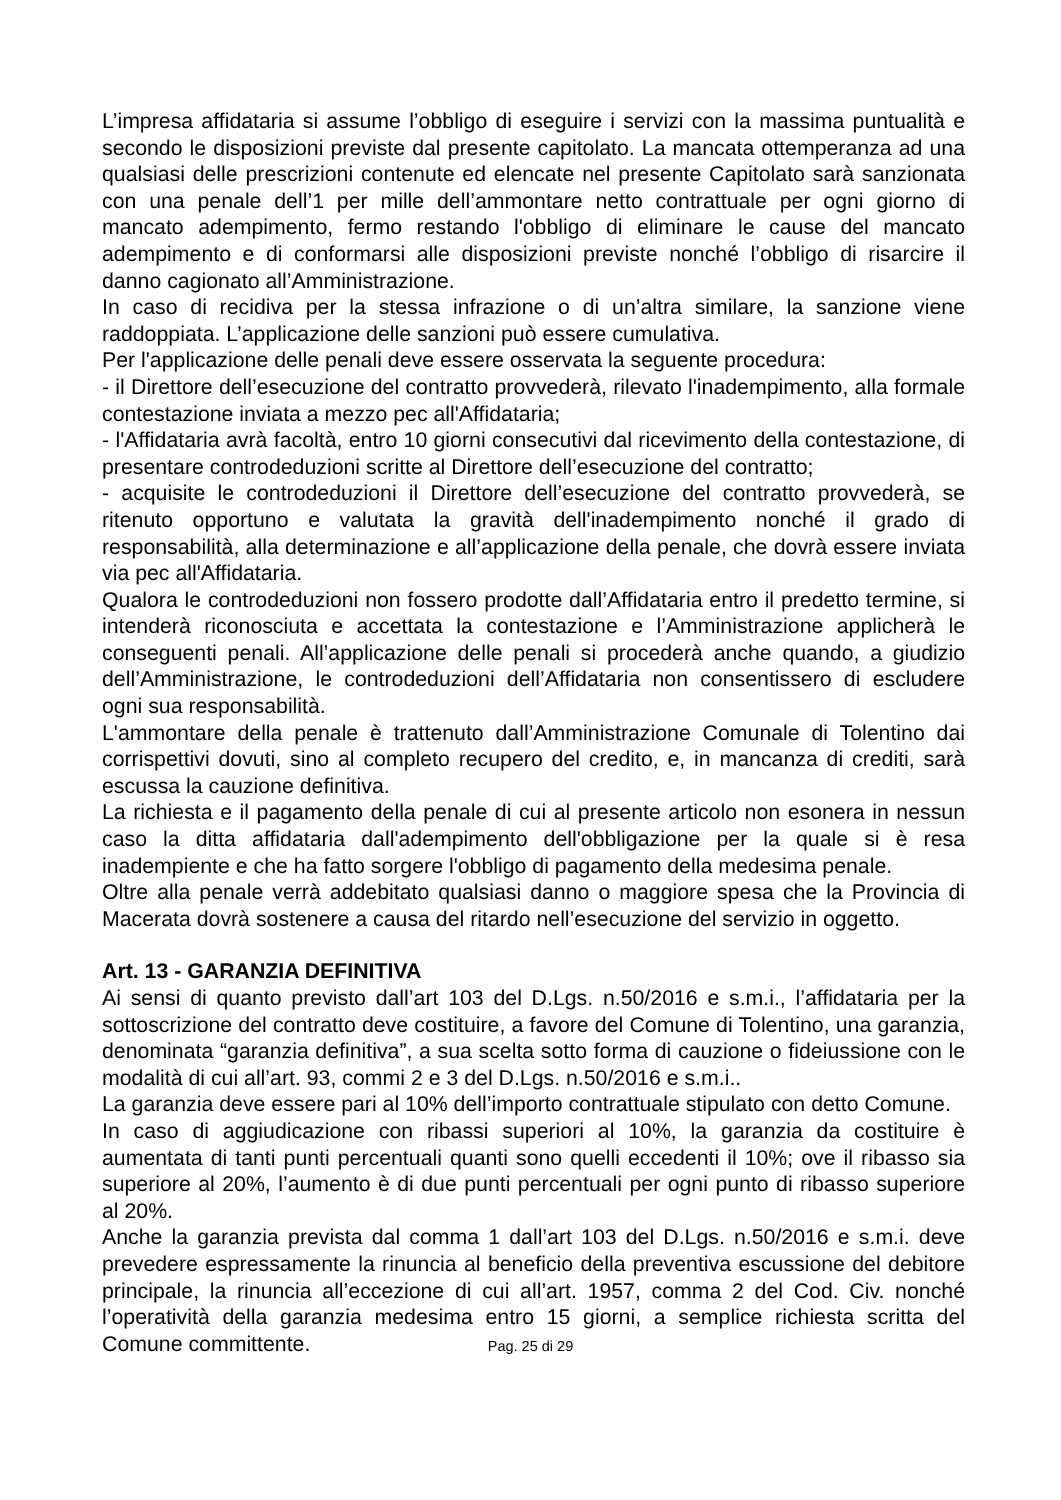L’impresa affidataria si assume l’obbligo di eseguire i servizi con la massima puntualità e secondo le disposizioni previste dal presente capitolato. La mancata ottemperanza ad una qualsiasi delle prescrizioni contenute ed elencate nel presente Capitolato sarà sanzionata con una penale dell’1 per mille dell’ammontare netto contrattuale per ogni giorno di mancato adempimento, fermo restando l'obbligo di eliminare le cause del mancato adempimento e di conformarsi alle disposizioni previste nonché l’obbligo di risarcire il danno cagionato all’Amministrazione.
In caso di recidiva per la stessa infrazione o di un’altra similare, la sanzione viene raddoppiata. L’applicazione delle sanzioni può essere cumulativa.
Per l'applicazione delle penali deve essere osservata la seguente procedura:
- il Direttore dell’esecuzione del contratto provvederà, rilevato l'inadempimento, alla formale contestazione inviata a mezzo pec all'Affidataria;
- l'Affidataria avrà facoltà, entro 10 giorni consecutivi dal ricevimento della contestazione, di presentare controdeduzioni scritte al Direttore dell’esecuzione del contratto;
- acquisite le controdeduzioni il Direttore dell’esecuzione del contratto provvederà, se ritenuto opportuno e valutata la gravità dell'inadempimento nonché il grado di responsabilità, alla determinazione e all’applicazione della penale, che dovrà essere inviata via pec all'Affidataria.
Qualora le controdeduzioni non fossero prodotte dall’Affidataria entro il predetto termine, si intenderà riconosciuta e accettata la contestazione e l’Amministrazione applicherà le conseguenti penali. All’applicazione delle penali si procederà anche quando, a giudizio dell’Amministrazione, le controdeduzioni dell’Affidataria non consentissero di escludere ogni sua responsabilità.
L'ammontare della penale è trattenuto dall’Amministrazione Comunale di Tolentino dai corrispettivi dovuti, sino al completo recupero del credito, e, in mancanza di crediti, sarà escussa la cauzione definitiva.
La richiesta e il pagamento della penale di cui al presente articolo non esonera in nessun caso la ditta affidataria dall'adempimento dell'obbligazione per la quale si è resa inadempiente e che ha fatto sorgere l'obbligo di pagamento della medesima penale.
Oltre alla penale verrà addebitato qualsiasi danno o maggiore spesa che la Provincia di Macerata dovrà sostenere a causa del ritardo nell’esecuzione del servizio in oggetto.
Art. 13 - GARANZIA DEFINITIVA
Ai sensi di quanto previsto dall’art 103 del D.Lgs. n.50/2016 e s.m.i., l’affidataria per la sottoscrizione del contratto deve costituire, a favore del Comune di Tolentino, una garanzia, denominata “garanzia definitiva”, a sua scelta sotto forma di cauzione o fideiussione con le modalità di cui all’art. 93, commi 2 e 3 del D.Lgs. n.50/2016 e s.m.i..
La garanzia deve essere pari al 10% dell’importo contrattuale stipulato con detto Comune.
In caso di aggiudicazione con ribassi superiori al 10%, la garanzia da costituire è aumentata di tanti punti percentuali quanti sono quelli eccedenti il 10%; ove il ribasso sia superiore al 20%, l’aumento è di due punti percentuali per ogni punto di ribasso superiore al 20%.
Anche la garanzia prevista dal comma 1 dall’art 103 del D.Lgs. n.50/2016 e s.m.i. deve prevedere espressamente la rinuncia al beneficio della preventiva escussione del debitore principale, la rinuncia all’eccezione di cui all’art. 1957, comma 2 del Cod. Civ. nonché l’operatività della garanzia medesima entro 15 giorni, a semplice richiesta scritta del Comune committente.
Pag. 25 di 29